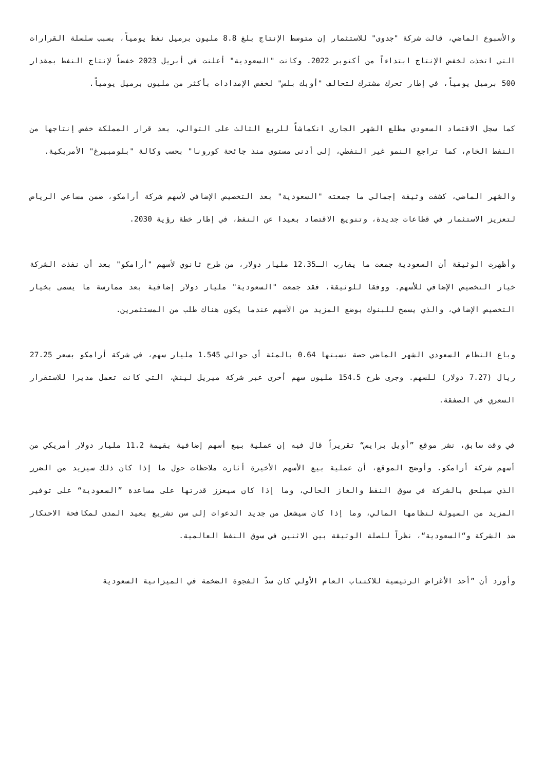والأسبوع الماضي، قالت شركة "جدوى" للاستثمار إن متوسط الإنتاج بلغ 8.8 مليون برميل نفط يومياً، بسبب سلسلة القرارات التي اتخذت لخفض الإنتاج ابتداءاً من أكتوبر 2022. وكانت "السعودية" أعلنت في أبريل 2023 خفضاً لإنتاج النفط بمقدار 500 برميل يومياً، في إطار تحرك مشترك لتحالف "أوبك بلس" لخفض الإمدادات بأكثر من مليون برميل يومياً.
كما سجل الاقتصاد السعودي مطلع الشهر الجاري انكماشاً للربع الثالث على التوالي، بعد قرار المملكة خفض إنتاجها من النفط الخام، كما تراجع النمو غير النفطي، إلى أدنى مستوى منذ جائحة كورونا" بحسب وكالة "بلومبيرغ" الأمريكية.
والشهر الماضي، كشفت وثيقة إجمالي ما جمعته "السعودية" بعد التخصيص الإضافي لأسهم شركة أرامكو، ضمن مساعي الرياض لتعزيز الاستثمار في قطاعات جديدة، وتنويع الاقتصاد بعيدا عن النفط، في إطار خطة رؤية 2030.
وأظهرت الوثيقة أن السعودية جمعت ما يقارب الـ12.35 مليار دولار، من طرح ثانوي لأسهم "أرامكو" بعد أن نفذت الشركة خيار التخصيص الإضافي للأسهم. ووفقا للوثيقة، فقد جمعت "السعودية" مليار دولار إضافية بعد ممارسة ما يسمى بخيار التخصيص الإضافي، والذي يسمح للبنوك بوضع المزيد من الأسهم عندما يكون هناك طلب من المستثمرين.
وباع النظام السعودي الشهر الماضي حصة نسبتها 0.64 بالمئة أي حوالي 1.545 مليار سهم، في شركة أرامكو بسعر 27.25 ريال (7.27 دولار) للسهم. وجرى طرح 154.5 مليون سهم أخرى عبر شركة ميريل لينش، التي كانت تعمل مديرا للاستقرار السعري في الصفقة.
في وقت سابق، نشر موقع ”أويل برايس“ تقريراً قال فيه إن عملية بيع أسهم إضافية بقيمة 11.2 مليار دولار أمريكي من أسهم شركة أرامكو. وأوضح الموقع، أن عملية بيع الأسهم الأخيرة أثارت ملاحظات حول ما إذا كان ذلك سيزيد من الضرر الذي سيلحق بالشركة في سوق النفط والغاز الحالي، وما إذا كان سيعزز قدرتها على مساعدة ”السعودية“ على توفير المزيد من السيولة لنظامها المالي، وما إذا كان سيشعل من جديد الدعوات إلى سن تشريع بعيد المدى لمكافحة الاحتكار ضد الشركة و“السعودية“، نظراً للصلة الوثيقة بين الاثنين في سوق النفط العالمية.
وأورد أن ”أحد الأغراض الرئيسية للاكتتاب العام الأولي كان سدّ الفجوة الضخمة في الميزانية السعودية